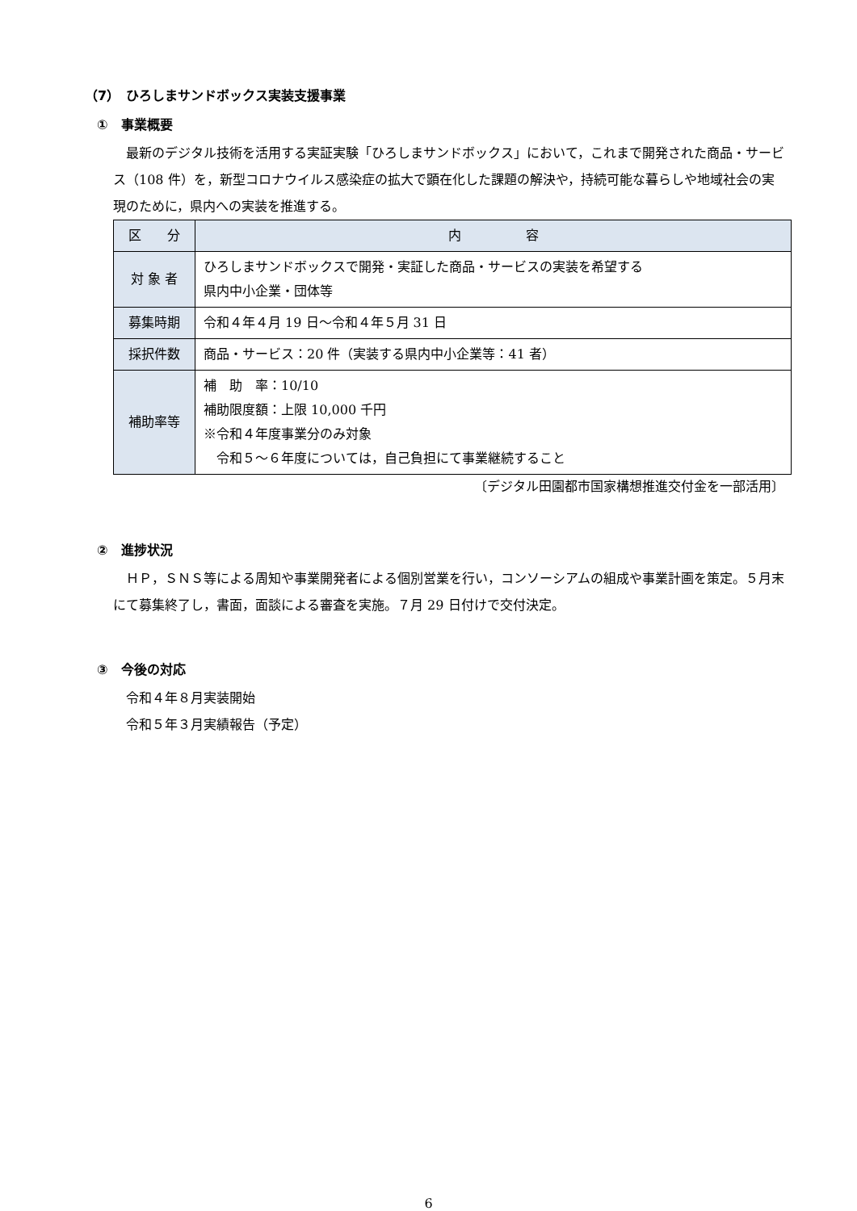（7）　ひろしまサンドボックス実装支援事業
①　事業概要
　最新のデジタル技術を活用する実証実験「ひろしまサンドボックス」において，これまで開発された商品・サービス（108 件）を，新型コロナウイルス感染症の拡大で顕在化した課題の解決や，持続可能な暮らしや地域社会の実現のために，県内への実装を推進する。
| 区 分 | 内 容 |
| 対 象 者 | ひろしまサンドボックスで開発・実証した商品・サービスの実装を希望する 県内中小企業・団体等 |
| 募集時期 | 令和４年４月 19 日～令和４年５月 31 日 |
| 採択件数 | 商品・サービス：20 件（実装する県内中小企業等：41 者） |
| 補助率等 | 補 助 率：10/10 補助限度額：上限 10,000 千円 ※令和４年度事業分のみ対象 令和５～６年度については，自己負担にて事業継続すること |
〔デジタル田園都市国家構想推進交付金を一部活用〕
②　進捗状況
　ＨＰ，ＳＮＳ等による周知や事業開発者による個別営業を行い，コンソーシアムの組成や事業計画を策定。５月末にて募集終了し，書面，面談による審査を実施。７月 29 日付けで交付決定。
③　今後の対応
　令和４年８月実装開始
　令和５年３月実績報告（予定）
6